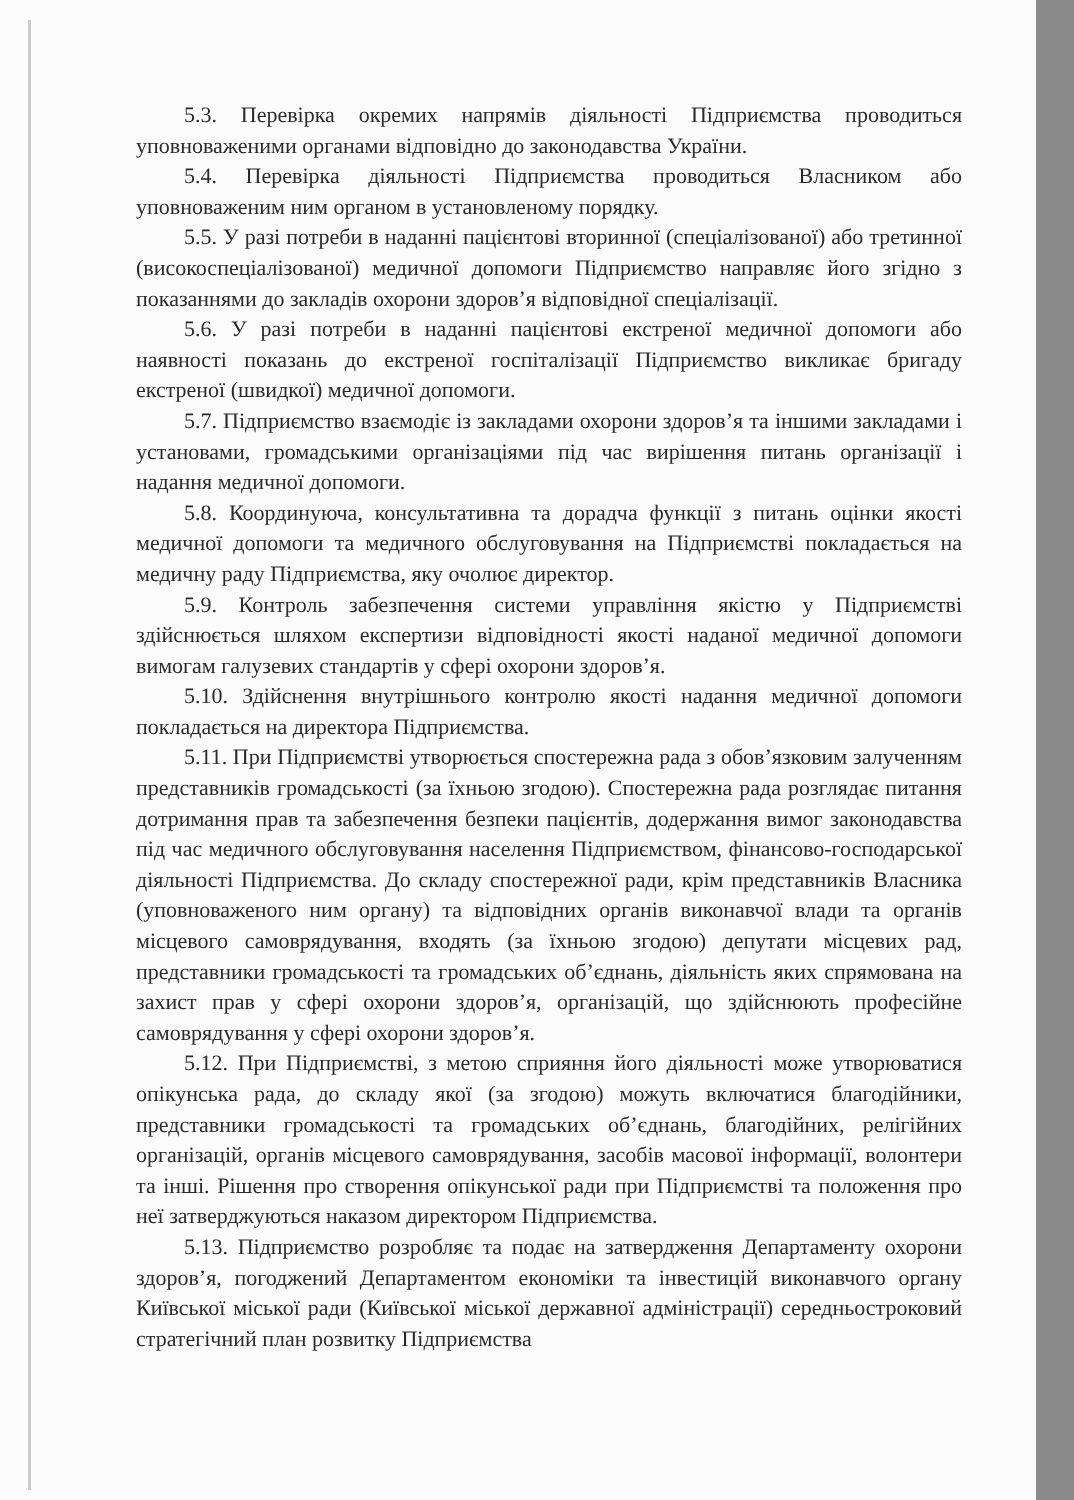5.3. Перевірка окремих напрямів діяльності Підприємства проводиться уповноваженими органами відповідно до законодавства України.
5.4. Перевірка діяльності Підприємства проводиться Власником або уповноваженим ним органом в установленому порядку.
5.5. У разі потреби в наданні пацієнтові вторинної (спеціалізованої) або третинної (високоспеціалізованої) медичної допомоги Підприємство направляє його згідно з показаннями до закладів охорони здоров’я відповідної спеціалізації.
5.6. У разі потреби в наданні пацієнтові екстреної медичної допомоги або наявності показань до екстреної госпіталізації Підприємство викликає бригаду екстреної (швидкої) медичної допомоги.
5.7. Підприємство взаємодіє із закладами охорони здоров’я та іншими закладами і установами, громадськими організаціями під час вирішення питань організації і надання медичної допомоги.
5.8. Координуюча, консультативна та дорадча функції з питань оцінки якості медичної допомоги та медичного обслуговування на Підприємстві покладається на медичну раду Підприємства, яку очолює директор.
5.9. Контроль забезпечення системи управління якістю у Підприємстві здійснюється шляхом експертизи відповідності якості наданої медичної допомоги вимогам галузевих стандартів у сфері охорони здоров’я.
5.10. Здійснення внутрішнього контролю якості надання медичної допомоги покладається на директора Підприємства.
5.11. При Підприємстві утворюється спостережна рада з обов’язковим залученням представників громадськості (за їхньою згодою). Спостережна рада розглядає питання дотримання прав та забезпечення безпеки пацієнтів, додержання вимог законодавства під час медичного обслуговування населення Підприємством, фінансово-господарської діяльності Підприємства. До складу спостережної ради, крім представників Власника (уповноваженого ним органу) та відповідних органів виконавчої влади та органів місцевого самоврядування, входять (за їхньою згодою) депутати місцевих рад, представники громадськості та громадських об’єднань, діяльність яких спрямована на захист прав у сфері охорони здоров’я, організацій, що здійснюють професійне самоврядування у сфері охорони здоров’я.
5.12. При Підприємстві, з метою сприяння його діяльності може утворюватися опікунська рада, до складу якої (за згодою) можуть включатися благодійники, представники громадськості та громадських об’єднань, благодійних, релігійних організацій, органів місцевого самоврядування, засобів масової інформації, волонтери та інші. Рішення про створення опікунської ради при Підприємстві та положення про неї затверджуються наказом директором Підприємства.
5.13. Підприємство розробляє та подає на затвердження Департаменту охорони здоров’я, погоджений Департаментом економіки та інвестицій виконавчого органу Київської міської ради (Київської міської державної адміністрації) середньостроковий стратегічний план розвитку Підприємства